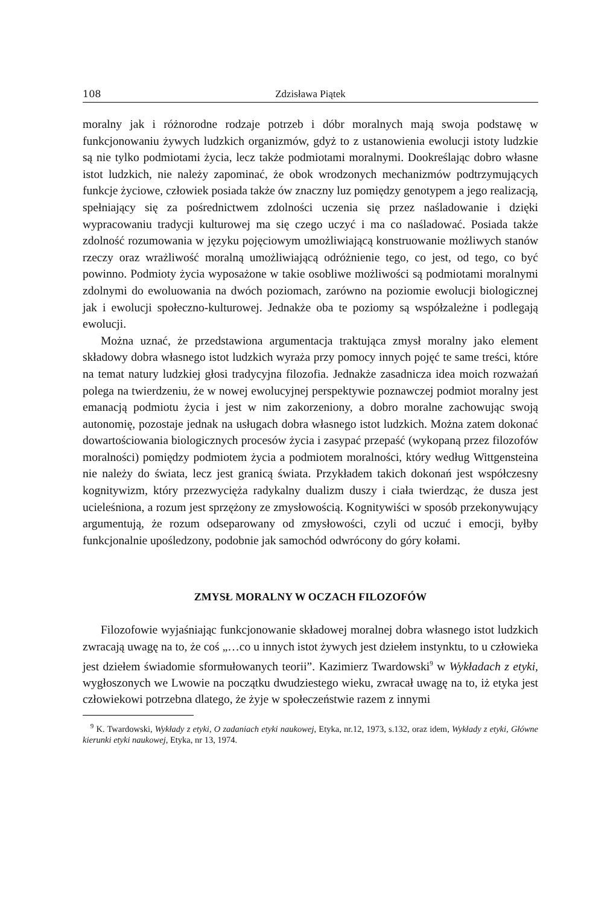108 Zdzisława Piątek
moralny jak i różnorodne rodzaje potrzeb i dóbr moralnych mają swoja podstawę w funkcjonowaniu żywych ludzkich organizmów, gdyż to z ustanowienia ewolucji istoty ludzkie są nie tylko podmiotami życia, lecz także podmiotami moralnymi. Dookreślając dobro własne istot ludzkich, nie należy zapominać, że obok wrodzonych mechanizmów podtrzymujących funkcje życiowe, człowiek posiada także ów znaczny luz pomiędzy genotypem a jego realizacją, spełniający się za pośrednictwem zdolności uczenia się przez naśladowanie i dzięki wypracowaniu tradycji kulturowej ma się czego uczyć i ma co naśladować. Posiada także zdolność rozumowania w języku pojęciowym umożliwiającą konstruowanie możliwych stanów rzeczy oraz wrażliwość moralną umożliwiającą odróżnienie tego, co jest, od tego, co być powinno. Podmioty życia wyposażone w takie osobliwe możliwości są podmiotami moralnymi zdolnymi do ewoluowania na dwóch poziomach, zarówno na poziomie ewolucji biologicznej jak i ewolucji społeczno-kulturowej. Jednakże oba te poziomy są współzależne i podlegają ewolucji.
Można uznać, że przedstawiona argumentacja traktująca zmysł moralny jako element składowy dobra własnego istot ludzkich wyraża przy pomocy innych pojęć te same treści, które na temat natury ludzkiej głosi tradycyjna filozofia. Jednakże zasadnicza idea moich rozważań polega na twierdzeniu, że w nowej ewolucyjnej perspektywie poznawczej podmiot moralny jest emanacją podmiotu życia i jest w nim zakorzeniony, a dobro moralne zachowując swoją autonomię, pozostaje jednak na usługach dobra własnego istot ludzkich. Można zatem dokonać dowartościowania biologicznych procesów życia i zasypać przepaść (wykopaną przez filozofów moralności) pomiędzy podmiotem życia a podmiotem moralności, który według Wittgensteina nie należy do świata, lecz jest granicą świata. Przykładem takich dokonań jest współczesny kognitywizm, który przezwycięża radykalny dualizm duszy i ciała twierdząc, że dusza jest ucieleśniona, a rozum jest sprzężony ze zmysłowością. Kognitywiści w sposób przekonywujący argumentują, że rozum odseparowany od zmysłowości, czyli od uczuć i emocji, byłby funkcjonalnie upośledzony, podobnie jak samochód odwrócony do góry kołami.
ZMYSŁ MORALNY W OCZACH FILOZOFÓW
Filozofowie wyjaśniając funkcjonowanie składowej moralnej dobra własnego istot ludzkich zwracają uwagę na to, że coś „…co u innych istot żywych jest dziełem instynktu, to u człowieka jest dziełem świadomie sformułowanych teorii”. Kazimierz Twardowski<sup>9</sup> w Wykładach z etyki, wygłoszonych we Lwowie na początku dwudziestego wieku, zwracał uwagę na to, iż etyka jest człowiekowi potrzebna dlatego, że żyje w społeczeństwie razem z innymi
<sup>9</sup> K. Twardowski, Wykłady z etyki, O zadaniach etyki naukowej, Etyka, nr.12, 1973, s.132, oraz idem, Wykłady z etyki, Główne kierunki etyki naukowej, Etyka, nr 13, 1974.